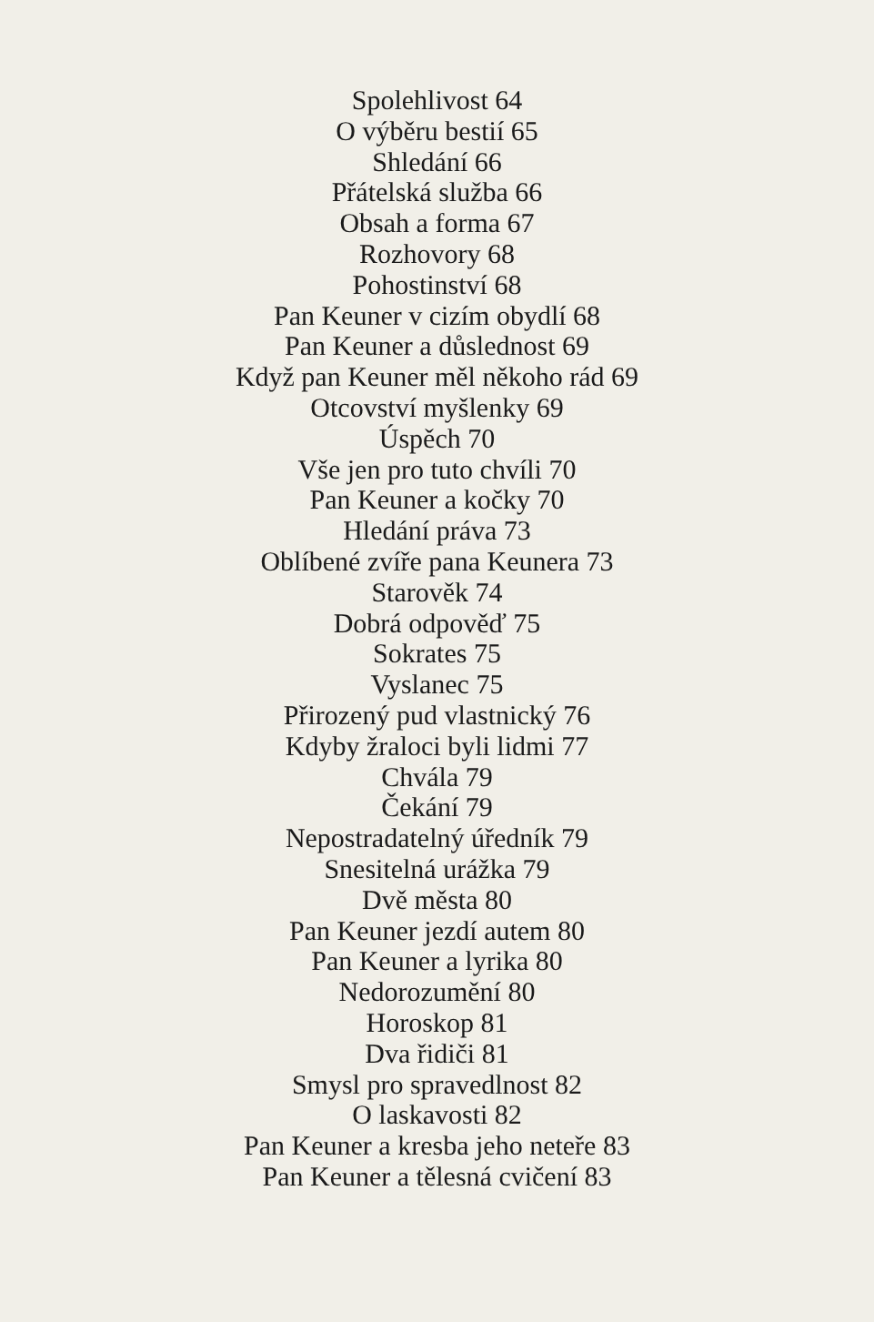Spolehlivost 64
O výběru bestií 65
Shledání 66
Přátelská služba 66
Obsah a forma 67
Rozhovory 68
Pohostinství 68
Pan Keuner v cizím obydlí 68
Pan Keuner a důslednost 69
Když pan Keuner měl někoho rád 69
Otcovství myšlenky 69
Úspěch 70
Vše jen pro tuto chvíli 70
Pan Keuner a kočky 70
Hledání práva 73
Oblíbené zvíře pana Keunera 73
Starověk 74
Dobrá odpověď 75
Sokrates 75
Vyslanec 75
Přirozený pud vlastnický 76
Kdyby žraloci byli lidmi 77
Chvála 79
Čekání 79
Nepostradatelný úředník 79
Snesitelná urážka 79
Dvě města 80
Pan Keuner jezdí autem 80
Pan Keuner a lyrika 80
Nedorozumění 80
Horoskop 81
Dva řidiči 81
Smysl pro spravedlnost 82
O laskavosti 82
Pan Keuner a kresba jeho neteře 83
Pan Keuner a tělesná cvičení 83